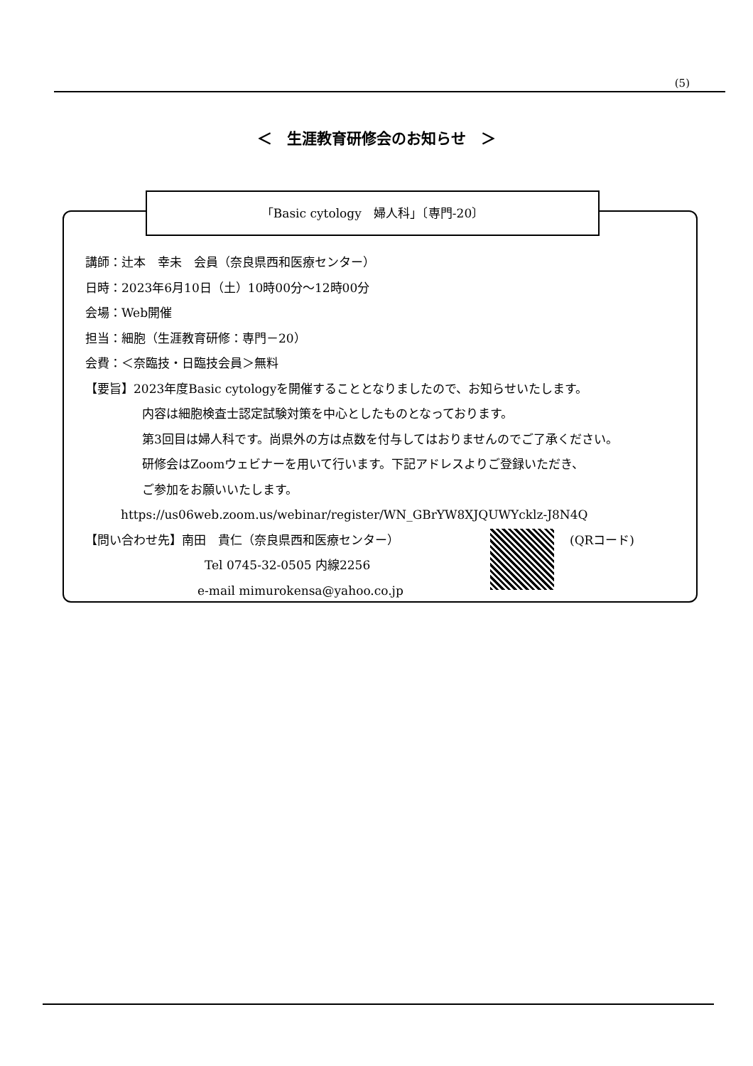(5)
＜　生涯教育研修会のお知らせ　＞
「Basic cytology　婦人科」〔専門-20〕
講師：辻本　幸未　会員（奈良県西和医療センター）
日時：2023年6月10日（土）10時00分～12時00分
会場：Web開催
担当：細胞（生涯教育研修：専門－20）
会費：＜奈臨技・日臨技会員＞無料
【要旨】2023年度Basic cytologyを開催することとなりましたので、お知らせいたします。
内容は細胞検査士認定試験対策を中心としたものとなっております。
第3回目は婦人科です。尚県外の方は点数を付与してはおりませんのでご了承ください。
研修会はZoomウェビナーを用いて行います。下記アドレスよりご登録いただき、
ご参加をお願いいたします。
https://us06web.zoom.us/webinar/register/WN_GBrYW8XJQUWYcklz-J8N4Q
【問い合わせ先】南田　貴仁（奈良県西和医療センター） (QRコード)
Tel 0745-32-0505 内線2256
e-mail mimurokensa@yahoo.co.jp